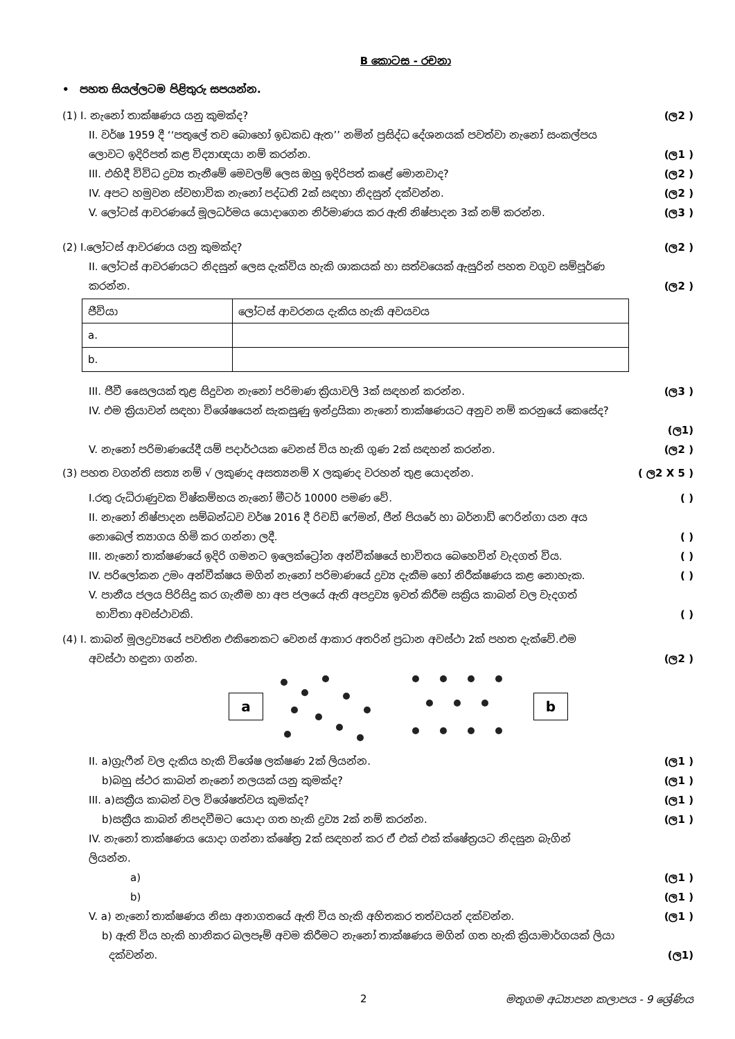B කොටස - රචනා
• පහත සියල්ලටම පිළිතුරු සපයන්න.
(1) I. නැනෝ තාක්ෂණය යනු කුමක්ද? (ල2 )
II. වර්ෂ 1959 දී ‘‘පතුලේ තව බොහෝ ඉඩකඩ ඇත’’ නමින් ප්‍රසිද්ධ දේශනයක් පවත්වා නැනෝ සංකල්පය
ලොවට ඉදිරිපත් කළ විද්‍යාඥයා නම් කරන්න. (ල1 )
III. එහිදී විවිධ ද්‍රව්‍ය තැනීමේ මෙවලම් ලෙස ඔහු ඉදිරිපත් කළේ මොනවාද? (ල2 )
IV. අපට හමුවන ස්වභාවික නැනෝ පද්ධති 2ක් සඳහා නිදසුන් දක්වන්න. (ල2 )
V. ලෝටස් ආවරණයේ මූලධර්මය යොදාගෙන නිර්මාණය කර ඇති නිෂ්පාදන 3ක් නම් කරන්න. (ල3 )
(2) I.ලෝටස් ආවරණය යනු කුමක්ද? (ල2 )
II. ලෝටස් ආවරණයට නිදසුන් ලෙස දැක්විය හැකි ශාකයක් හා සත්වයෙක් ඇසුරින් පහත වගුව සම්පූර්ණ
කරන්න. (ල2 )
| ජීවියා | ලෝටස් ආවරනය දැකිය හැකි අවයවය |
| a. | |
| b. | |
III. ජීවී සෛලයක් තුළ සිදුවන නැනෝ පරිමාණ ක්‍රියාවලි 3ක් සඳහන් කරන්න. (ල3 )
IV. එම ක්‍රියාවන් සඳහා විශේෂයෙන් සැකසුණු ඉන්ද්‍රයිකා නැනෝ තාක්ෂණයට අනුව නම් කරනුයේ කෙසේද?
(ල1)
V. නැනෝ පරිමාණයේදී යම් පදාර්ථයක වෙනස් විය හැකි ගුණ 2ක් සඳහන් කරන්න. (ල2 )
(3) පහත වගන්ති සත්‍ය නම් √ ලකුණද අසත්‍යනම් X ලකුණද වරහන් තුළ යොදන්න. ( ල2 X 5 )
I.රතු රුධිරාණුවක විෂ්කම්භය නැනෝ මීටර් 10000 පමණ වේ. ( )
II. නැනෝ නිෂ්පාදන සම්බන්ධව වර්ෂ 2016 දී රිචඩ් ෆේමන්, ජීන් පියරේ හා බර්නාඩ් ෆෙරින්ගා යන අය
නොබෙල් ත්‍යාගය හිමි කර ගන්නා ලදී. ( )
III. නැනෝ තාක්ෂණයේ ඉදිරි ගමනට ඉලෙක්ට්‍රෝන අන්වීක්ෂයේ භාවිතය බෙහෙවින් වැදගත් විය. ( )
IV. පරිලෝකන උමං අන්වීක්ෂය මගින් නැනෝ පරිමාණයේ ද්‍රව්‍ය දැකීම හෝ නිරීක්ෂණය කළ නොහැක. ( )
V. පානීය ජලය පිරිසිදු කර ගැනීම හා අප ජලයේ ඇති අපද්‍රව්‍ය ඉවත් කිරීම සක්‍රිය කාබන් වල වැදගත්
භාවිතා අවස්ථාවකි. ( )
(4) I. කාබන් මූලද්‍රව්‍යයේ පවතින එකිනෙකට වෙනස් ආකාර අතරින් ප්‍රධාන අවස්ථා 2ක් පහත දැක්වේ.එම
අවස්ථා හඳුනා ගන්න. (ල2 )
a b
II. a)ග්‍රැෆීන් වල දැකිය හැකි විශේෂ ලක්ෂණ 2ක් ලියන්න. (ල1 )
b)බහු ස්ථර කාබන් නැනෝ නලයක් යනු කුමක්ද? (ල1 )
III. a)සක්‍රීය කාබන් වල විශේෂත්වය කුමක්ද? (ල1 )
b)සක්‍රීය කාබන් නිපදවීමට යොදා ගත හැකි ද්‍රව්‍ය 2ක් නම් කරන්න. (ල1 )
IV. නැනෝ තාක්ෂණය යොදා ගන්නා ක්ෂේත්‍ර 2ක් සඳහන් කර ඒ එක් එක් ක්ෂේත්‍රයට නිදසුන බැගින්
ලියන්න.
a) (ල1 )
b) (ල1 )
V. a) නැනෝ තාක්ෂණය නිසා අනාගතයේ ඇති විය හැකි අහිතකර තත්වයන් දක්වන්න. (ල1 )
b) ඇති විය හැකි හානිකර බලපෑම් අවම කිරීමට නැනෝ තාක්ෂණය මගින් ගත හැකි ක්‍රියාමාර්ගයක් ලියා
දක්වන්න. (ල1)
2 මතුගම අධ්‍යාපන කලාපය - 9 ශ්‍රේණිය